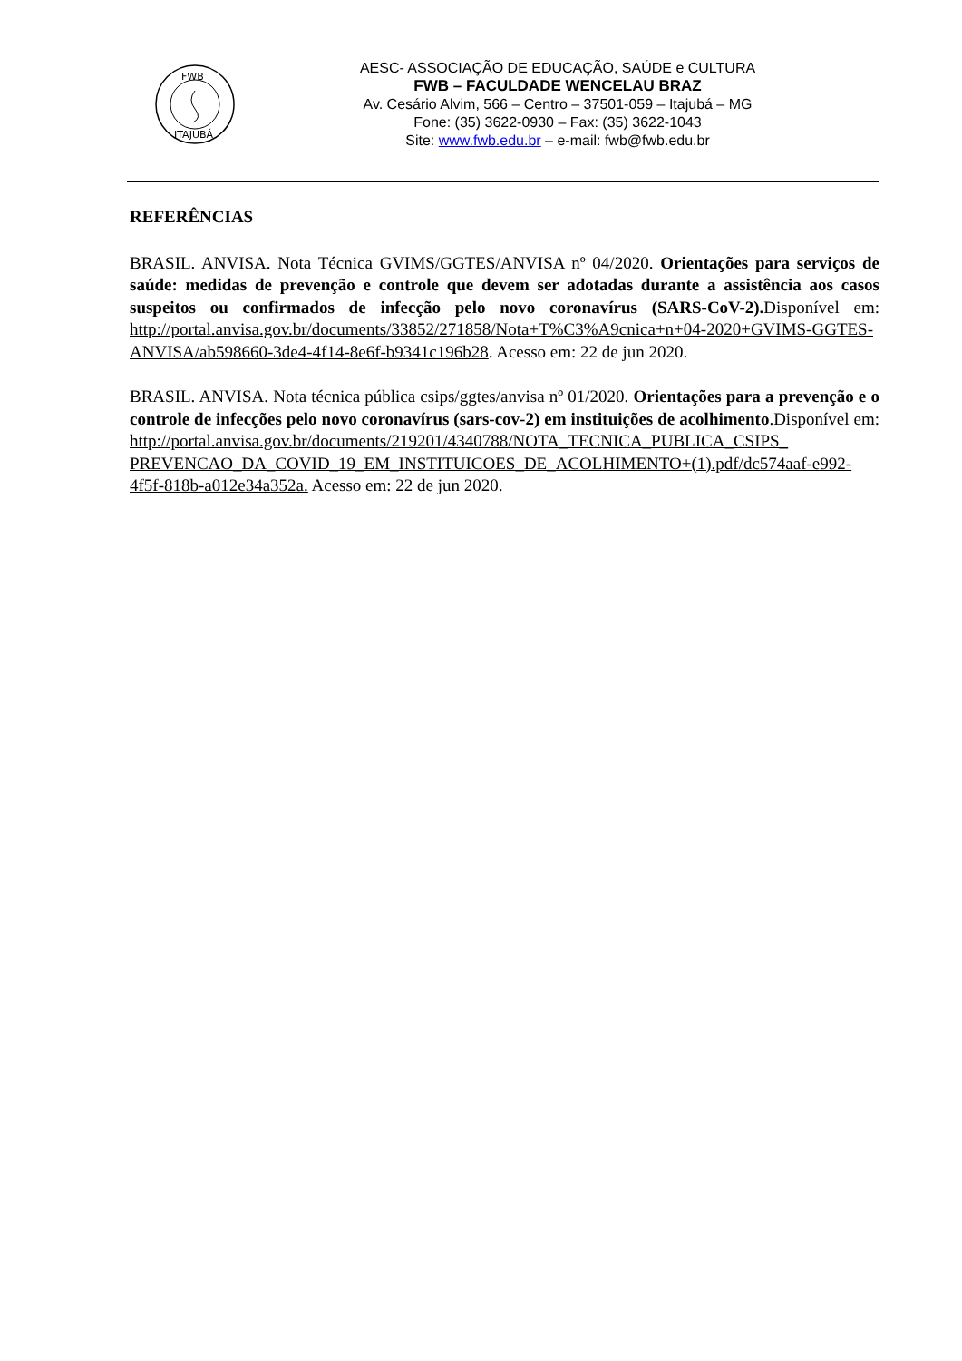FWB
ITAJUBÁ
AESC- ASSOCIAÇÃO DE EDUCAÇÃO, SAÚDE e CULTURA
FWB – FACULDADE WENCELAU BRAZ
Av. Cesário Alvim, 566 – Centro – 37501-059 – Itajubá – MG
Fone: (35) 3622-0930 – Fax: (35) 3622-1043
Site: www.fwb.edu.br – e-mail: fwb@fwb.edu.br
REFERÊNCIAS
BRASIL. ANVISA. Nota Técnica GVIMS/GGTES/ANVISA nº 04/2020. Orientações para serviços de saúde: medidas de prevenção e controle que devem ser adotadas durante a assistência aos casos suspeitos ou confirmados de infecção pelo novo coronavírus (SARS-CoV-2). Disponível em: http://portal.anvisa.gov.br/documents/33852/271858/Nota+T%C3%A9cnica+n+04-2020+GVIMS-GGTES-ANVISA/ab598660-3de4-4f14-8e6f-b9341c196b28. Acesso em: 22 de jun 2020.
BRASIL. ANVISA. Nota técnica pública csips/ggtes/anvisa nº 01/2020. Orientações para a prevenção e o controle de infecções pelo novo coronavírus (sars-cov-2) em instituições de acolhimento.Disponível em: http://portal.anvisa.gov.br/documents/219201/4340788/NOTA_TECNICA_PUBLICA_CSIPS_ PREVENCAO_DA_COVID_19_EM_INSTITUICOES_DE_ACOLHIMENTO+(1).pdf/dc574aaf-e992-4f5f-818b-a012e34a352a. Acesso em: 22 de jun 2020.